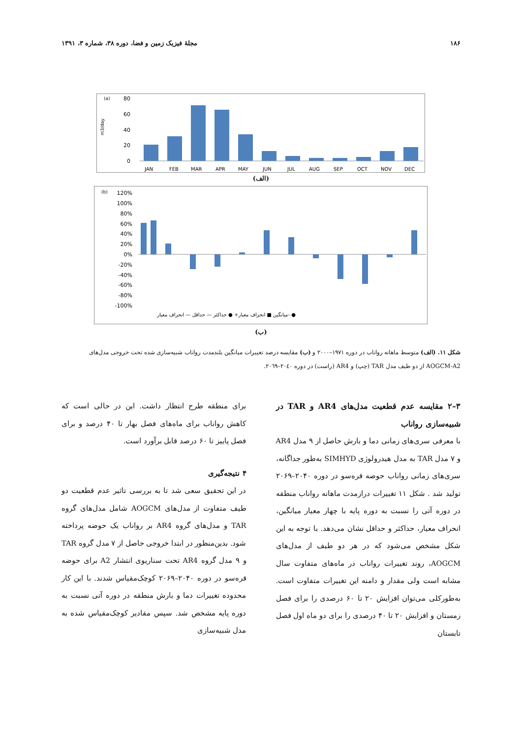۱۸۶ مجلهٔ فیزیک زمین و فضا، دوره ۳۸، شماره ۳، ۱۳۹۱
(a)
m3/day
80
60
40
20
0
JAN
FEB
MAR
APR
MAY
JUN
JUL
AUG
SEP
OCT
NOV
DEC
(الف)
(b)
120%
100%
80%
60%
40%
20%
0%
-20%
-40%
-60%
-80%
-100%
میانگین ■ انحراف معیار+ ● حداکثر — حداقل — انحراف معیار- ●
(ب)
شکل ۱۱. (الف) متوسط ماهانه رواناب در دوره ۱۹۷۱–۲۰۰۰ و (ب) مقایسه درصد تغییرات میانگین بلندمدت رواناب شبیه‌سازی شده تحت خروجی مدل‌های AOGCM-A2 از دو طیف مدل TAR (چپ) و AR4 (راست) در دوره ۲۰٤۰–۲۰٦۹.
۳–۲ مقایسه عدم قطعیت مدل‌های AR4 و TAR در شبیه‌سازی رواناب
با معرفی سری‌های زمانی دما و بارش حاصل از ۹ مدل AR4 و ۷ مدل TAR به مدل هیدرولوژی SIMHYD به‌طور جداگانه، سری‌های زمانی رواناب حوضه قره‌سو در دوره ۲۰۴۰–۲۰۶۹ تولید شد . شکل ۱۱ تغییرات درازمدت ماهانه رواناب منطقه در دوره آتی را نسبت به دوره پایه با چهار معیار میانگین، انحراف معیار، حداکثر و حداقل نشان می‌دهد. با توجه به این شکل مشخص می‌شود که در هر دو طیف از مدل‌های AOGCM، روند تغییرات رواناب در ماه‌های متفاوت سال مشابه است ولی مقدار و دامنه این تغییرات متفاوت است. به‌طورکلی می‌توان افزایش ۲۰ تا ۶۰ درصدی را برای فصل زمستان و افزایش ۲۰ تا ۴۰ درصدی را برای دو ماه اول فصل تابستان
برای منطقه طرح انتظار داشت. این در حالی است که کاهش رواناب برای ماه‌های فصل بهار تا ۴۰ درصد و برای فصل پاییز تا ۶۰ درصد قابل برآورد است.
۴ نتیجه‌گیری
در این تحقیق سعی شد تا به بررسی تاثیر عدم قطعیت دو طیف متفاوت از مدل‌های AOGCM شامل مدل‌های گروه TAR و مدل‌های گروه AR4 بر رواناب یک حوضه پرداخته شود. بدین‌منظور در ابتدا خروجی حاصل از ۷ مدل گروه TAR و ۹ مدل گروه AR4 تحت سناریوی انتشار A2 برای حوضه قره‌سو در دوره ۲۰۴۰–۲۰۶۹ کوچک‌مقیاس شدند. با این کار محدوده تغییرات دما و بارش منطقه در دوره آتی نسبت به دوره پایه مشخص شد. سپس مقادیر کوچک‌مقیاس شده به مدل شبیه‌سازی